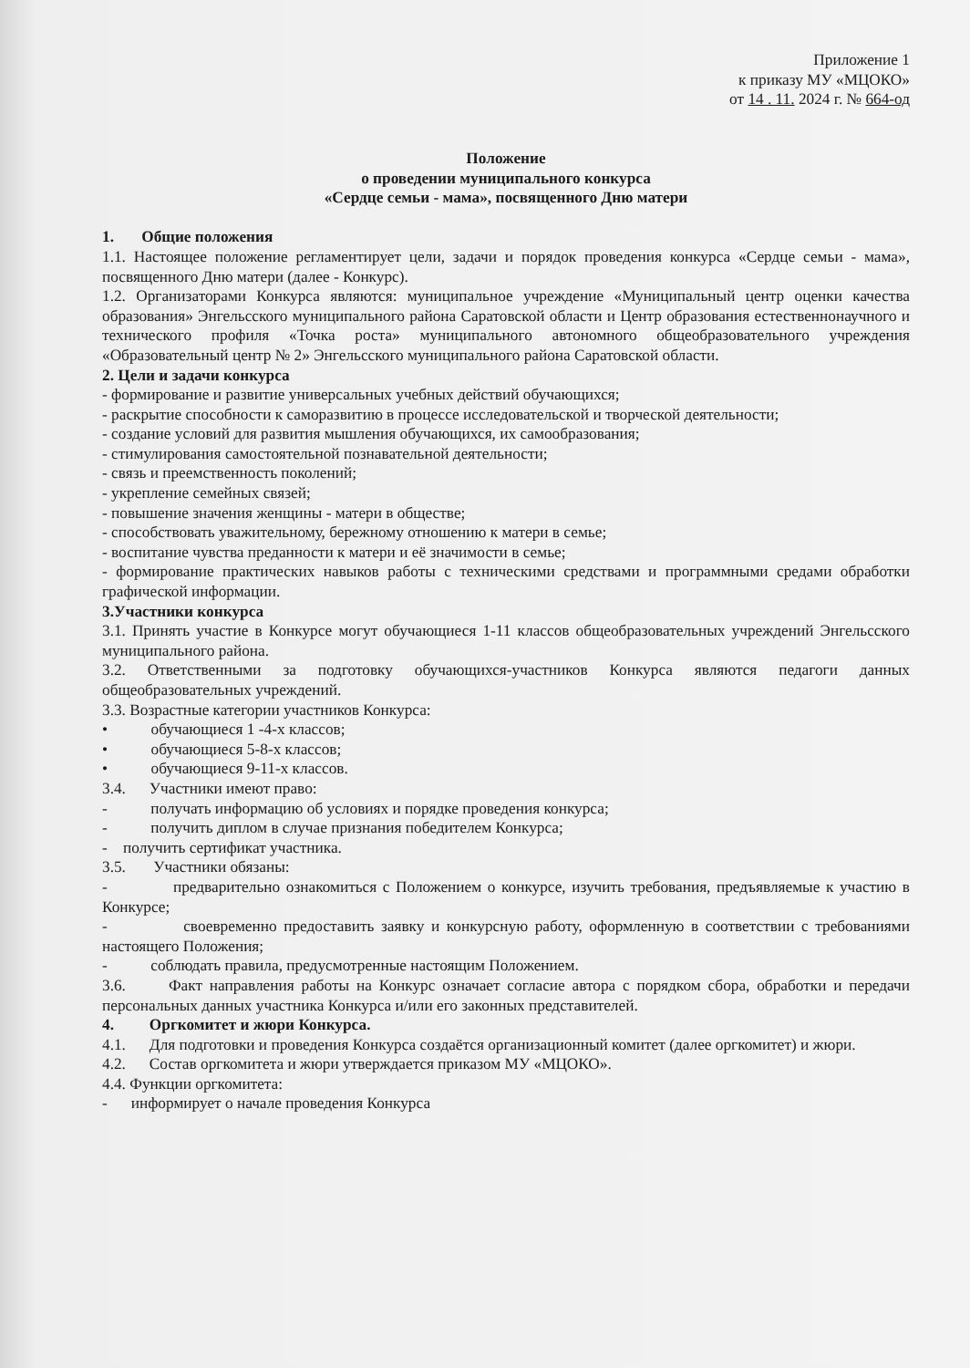Приложение 1
к приказу МУ «МЦОКО»
от 14 . 11. 2024 г. № 664-од
Положение
о проведении муниципального конкурса
«Сердце семьи - мама», посвященного Дню матери
1. Общие положения
1.1. Настоящее положение регламентирует цели, задачи и порядок проведения конкурса «Сердце семьи - мама», посвященного Дню матери (далее - Конкурс).
1.2. Организаторами Конкурса являются: муниципальное учреждение «Муниципальный центр оценки качества образования» Энгельсского муниципального района Саратовской области и Центр образования естественнонаучного и технического профиля «Точка роста» муниципального автономного общеобразовательного учреждения «Образовательный центр № 2» Энгельсского муниципального района Саратовской области.
2. Цели и задачи конкурса
- формирование и развитие универсальных учебных действий обучающихся;
- раскрытие способности к саморазвитию в процессе исследовательской и творческой деятельности;
- создание условий для развития мышления обучающихся, их самообразования;
- стимулирования самостоятельной познавательной деятельности;
- связь и преемственность поколений;
- укрепление семейных связей;
- повышение значения женщины - матери в обществе;
- способствовать уважительному, бережному отношению к матери в семье;
- воспитание чувства преданности к матери и её значимости в семье;
- формирование практических навыков работы с техническими средствами и программными средами обработки графической информации.
3.Участники конкурса
3.1. Принять участие в Конкурсе могут обучающиеся 1-11 классов общеобразовательных учреждений Энгельсского муниципального района.
3.2. Ответственными за подготовку обучающихся-участников Конкурса являются педагоги данных общеобразовательных учреждений.
3.3. Возрастные категории участников Конкурса:
• обучающиеся 1 -4-х классов;
• обучающиеся 5-8-х классов;
• обучающиеся 9-11-х классов.
3.4. Участники имеют право:
- получать информацию об условиях и порядке проведения конкурса;
- получить диплом в случае признания победителем Конкурса;
- получить сертификат участника.
3.5. Участники обязаны:
- предварительно ознакомиться с Положением о конкурсе, изучить требования, предъявляемые к участию в Конкурсе;
- своевременно предоставить заявку и конкурсную работу, оформленную в соответствии с требованиями настоящего Положения;
- соблюдать правила, предусмотренные настоящим Положением.
3.6. Факт направления работы на Конкурс означает согласие автора с порядком сбора, обработки и передачи персональных данных участника Конкурса и/или его законных представителей.
4. Оргкомитет и жюри Конкурса.
4.1. Для подготовки и проведения Конкурса создаётся организационный комитет (далее оргкомитет) и жюри.
4.2. Состав оргкомитета и жюри утверждается приказом МУ «МЦОКО».
4.4. Функции оргкомитета:
- информирует о начале проведения Конкурса